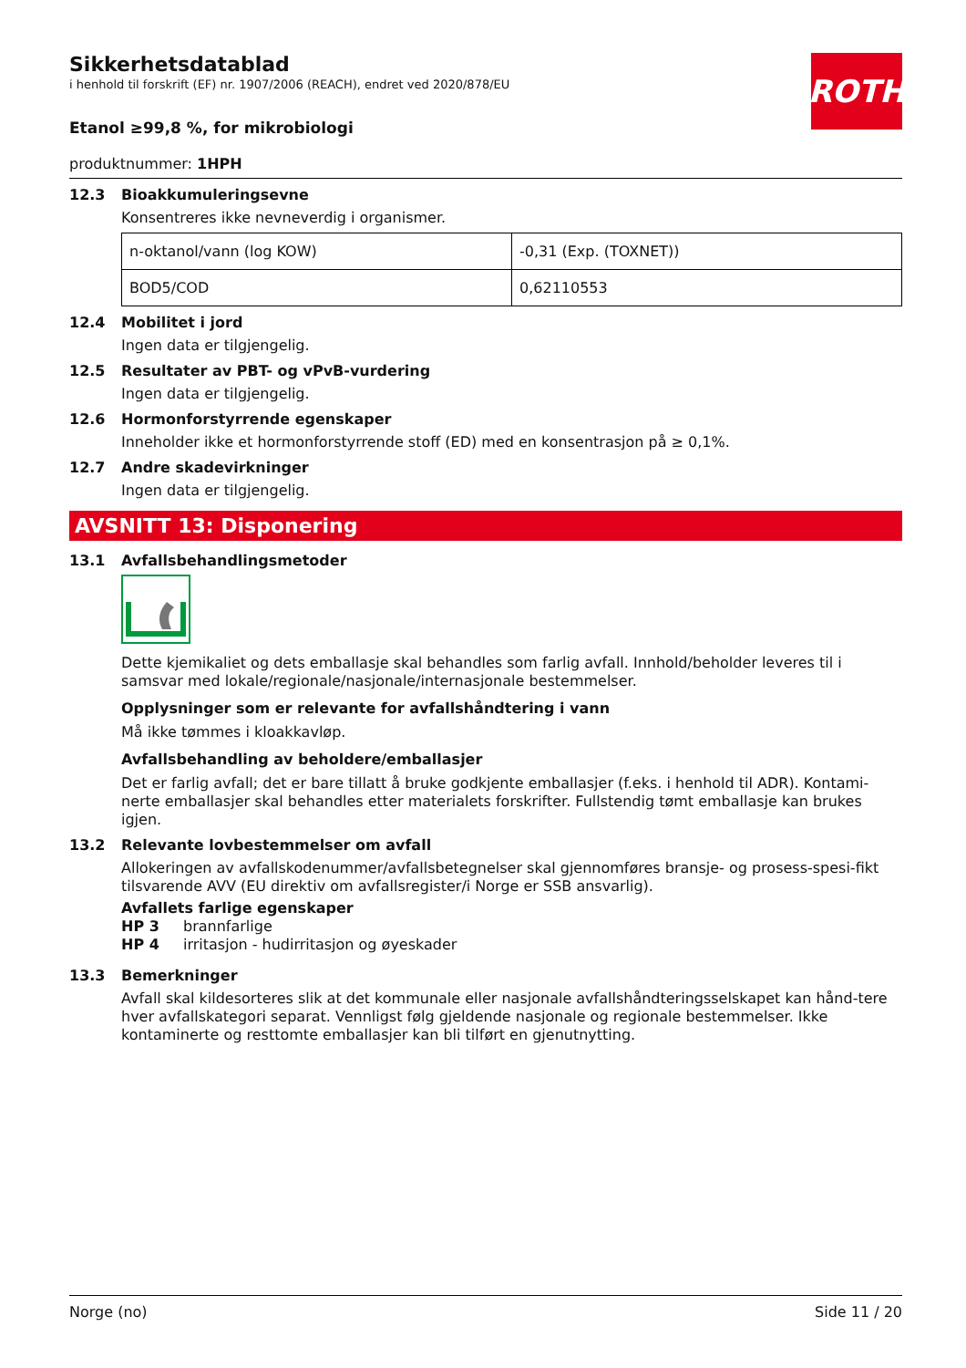ROTH
Sikkerhetsdatablad
i henhold til forskrift (EF) nr. 1907/2006 (REACH), endret ved 2020/878/EU
Etanol ≥99,8 %, for mikrobiologi
produktnummer: 1HPH
12.3 Bioakkumuleringsevne
Konsentreres ikke nevneverdig i organismer.
| n-oktanol/vann (log KOW) | -0,31 (Exp. (TOXNET)) |
| BOD5/COD | 0,62110553 |
12.4 Mobilitet i jord
Ingen data er tilgjengelig.
12.5 Resultater av PBT- og vPvB-vurdering
Ingen data er tilgjengelig.
12.6 Hormonforstyrrende egenskaper
Inneholder ikke et hormonforstyrrende stoff (ED) med en konsentrasjon på ≥ 0,1%.
12.7 Andre skadevirkninger
Ingen data er tilgjengelig.
AVSNITT 13: Disponering
13.1 Avfallsbehandlingsmetoder
Dette kjemikaliet og dets emballasje skal behandles som farlig avfall. Innhold/beholder leveres til i samsvar med lokale/regionale/nasjonale/internasjonale bestemmelser.
Opplysninger som er relevante for avfallshåndtering i vann
Må ikke tømmes i kloakkavløp.
Avfallsbehandling av beholdere/emballasjer
Det er farlig avfall; det er bare tillatt å bruke godkjente emballasjer (f.eks. i henhold til ADR). Kontami-nerte emballasjer skal behandles etter materialets forskrifter. Fullstendig tømt emballasje kan brukes igjen.
13.2 Relevante lovbestemmelser om avfall
Allokeringen av avfallskodenummer/avfallsbetegnelser skal gjennomføres bransje- og prosess-spesi-fikt tilsvarende AVV (EU direktiv om avfallsregister/i Norge er SSB ansvarlig).
Avfallets farlige egenskaper
HP 3 brannfarlige
HP 4 irritasjon - hudirritasjon og øyeskader
13.3 Bemerkninger
Avfall skal kildesorteres slik at det kommunale eller nasjonale avfallshåndteringsselskapet kan hånd-tere hver avfallskategori separat. Vennligst følg gjeldende nasjonale og regionale bestemmelser. Ikke kontaminerte og resttomte emballasjer kan bli tilført en gjenutnytting.
Norge (no) Side 11 / 20